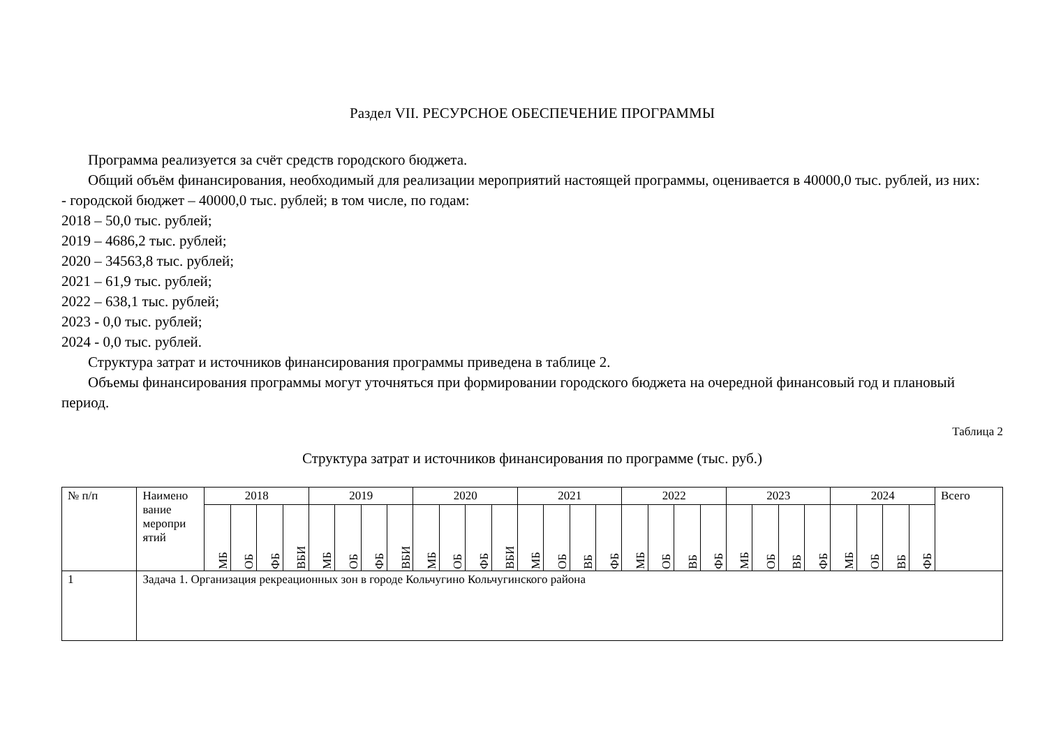Раздел VII. РЕСУРСНОЕ ОБЕСПЕЧЕНИЕ ПРОГРАММЫ
Программа реализуется за счёт средств городского бюджета.
Общий объём финансирования, необходимый для реализации мероприятий настоящей программы, оценивается в 40000,0 тыс. рублей, из них:
- городской бюджет – 40000,0 тыс. рублей; в том числе, по годам:
2018 – 50,0 тыс. рублей;
2019 – 4686,2 тыс. рублей;
2020 – 34563,8 тыс. рублей;
2021 – 61,9 тыс. рублей;
2022 – 638,1 тыс. рублей;
2023 - 0,0 тыс. рублей;
2024 - 0,0 тыс. рублей.
Структура затрат и источников финансирования программы приведена в таблице 2.
Объемы финансирования программы могут уточняться при формировании городского бюджета на очередной финансовый год и плановый период.
Таблица 2
Структура затрат и источников финансирования по программе (тыс. руб.)
| № п/п | Наимено вание меропри ятий | 2018 | | | | 2019 | | | | 2020 | | | | 2021 | | | | 2022 | | | | 2023 | | | | 2024 | | | | Всего |
| --- | --- | --- | --- | --- | --- | --- | --- | --- | --- | --- | --- | --- | --- | --- | --- | --- | --- | --- | --- | --- | --- | --- | --- | --- | --- | --- | --- | --- | --- | --- |
| | | МБ | ОБ | ФБ | ВБИ | МБ | ОБ | ФБ | ВБИ | МБ | ОБ | ФБ | ВБИ | МБ | ОБ | ВБ | ФБ | МБ | ОБ | ВБ | ФБ | МБ | ОБ | ВБ | ФБ | МБ | ОБ | ВБ | ФБ | |
| 1 | Задача 1. Организация рекреационных зон в городе Кольчугино Кольчугинского района | | | | | | | | | | | | | | | | | | | | | | | | | | | | | |